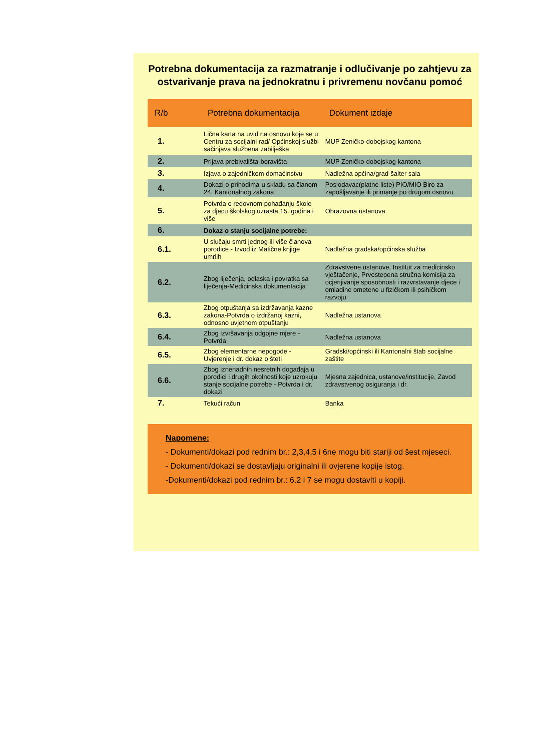Potrebna dokumentacija za razmatranje i odlučivanje po zahtjevu za ostvarivanje prava na jednokratnu i privremenu novčanu pomoć
| R/b | Potrebna dokumentacija | Dokument izdaje |
| --- | --- | --- |
| 1. | Lična karta na uvid na osnovu koje se u Centru za socijalni rad/ Općinskoj službi sačinjava službena zabilješka | MUP Zeničko-dobojskog kantona |
| 2. | Prijava prebivališta-boravišta | MUP Zeničko-dobojskog kantona |
| 3. | Izjava o zajedničkom domaćinstvu | Nadležna općina/grad-šalter sala |
| 4. | Dokazi o prihodima-u skladu sa članom 24. Kantonalnog zakona | Poslodavac(platne liste) PIO/MIO Biro za zapošljavanje ili primanje po drugom osnovu |
| 5. | Potvrda o redovnom pohađanju škole za djecu školskog uzrasta 15. godina i više | Obrazovna ustanova |
| 6. | Dokaz o stanju socijalne potrebe: | |
| 6.1. | U slučaju smrti jednog ili više članova porodice - Izvod iz Matične knjige umrlih | Nadležna gradska/općinska služba |
| 6.2. | Zbog liječenja, odlaska i povratka sa liječenja-Medicinska dokumentacija | Zdravstvene ustanove, Institut za medicinsko vještačenje, Prvostepena stručna komisija za ocjenjivanje sposobnosti i razvrstavanje djece i omladine ometene u fizičkom ili psihičkom razvoju |
| 6.3. | Zbog otpuštanja sa izdržavanja kazne zakona-Potvrda o izdržanoj kazni, odnosno uvjetnom otpuštanju | Nadležna ustanova |
| 6.4. | Zbog izvršavanja odgojne mjere - Potvrda | Nadležna ustanova |
| 6.5. | Zbog elementarne nepogode - Uvjerenje i dr. dokaz o šteti | Gradski/općinski ili Kantonalni štab socijalne zaštite |
| 6.6. | Zbog iznenadnih nesretnih događaja u porodici i drugih okolnosti koje uzrokuju stanje socijalne potrebe - Potvrda i dr. dokazi | Mjesna zajednica, ustanove/institucije, Zavod zdravstvenog osiguranja i dr. |
| 7. | Tekući račun | Banka |
Napomene:
- Dokumenti/dokazi pod rednim br.: 2,3,4,5 i 6ne mogu biti stariji od šest mjeseci.
- Dokumenti/dokazi se dostavljaju originalni ili ovjerene kopije istog.
-Dokumenti/dokazi pod rednim br.: 6.2 i 7 se mogu dostaviti u kopiji.